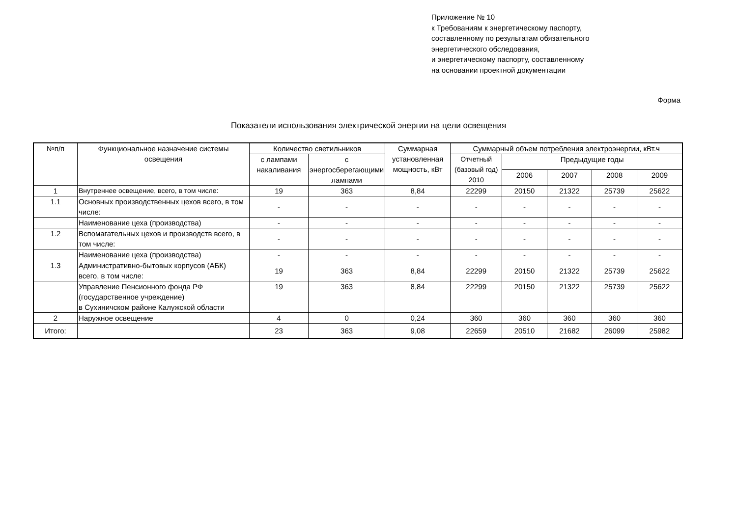Приложение № 10
к Требованиям к энергетическому паспорту,
составленному по результатам обязательного
энергетического обследования,
и энергетическому паспорту, составленному
на основании проектной документации
Форма
Показатели использования электрической энергии на цели освещения
| №п/п | Функциональное назначение системы освещения | Количество светильников | | Суммарная установленная мощность, кВт | Суммарный объем потребления электроэнергии, кВт.ч | | | | |
| --- | --- | --- | --- | --- | --- | --- | --- | --- | --- |
| | | с лампами накаливания | с энергосберегающими лампами | | Отчетный (базовый год) 2010 | Предыдущие годы | | | |
| | | | | | | 2006 | 2007 | 2008 | 2009 |
| 1 | Внутреннее освещение, всего, в том числе: | 19 | 363 | 8,84 | 22299 | 20150 | 21322 | 25739 | 25622 |
| 1.1 | Основных производственных цехов всего, в том числе: | - | - | - | - | - | - | - | - |
| | Наименование цеха (производства) | - | - | - | - | - | - | - | - |
| 1.2 | Вспомагательных цехов и производств всего, в том числе: | - | - | - | - | - | - | - | - |
| | Наименование цеха (производства) | - | - | - | - | - | - | - | - |
| 1.3 | Административно-бытовых корпусов (АБК) всего, в том числе: | 19 | 363 | 8,84 | 22299 | 20150 | 21322 | 25739 | 25622 |
| | Управление Пенсионного фонда РФ (государственное учреждение) в Сухиничском районе Калужской области | 19 | 363 | 8,84 | 22299 | 20150 | 21322 | 25739 | 25622 |
| 2 | Наружное освещение | 4 | 0 | 0,24 | 360 | 360 | 360 | 360 | 360 |
| Итого: | | 23 | 363 | 9,08 | 22659 | 20510 | 21682 | 26099 | 25982 |